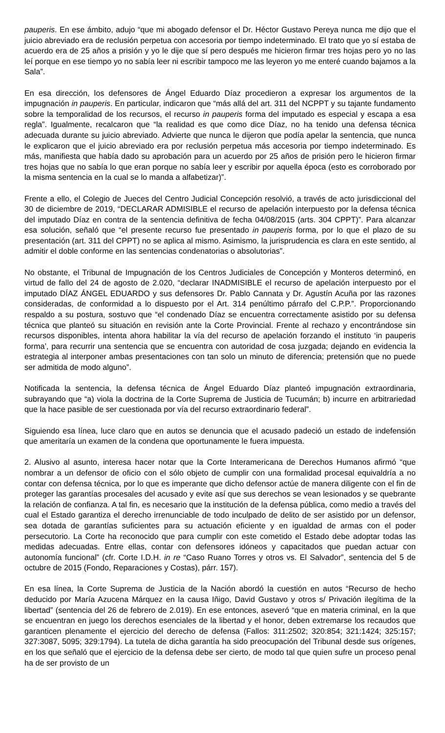pauperis. En ese ámbito, adujo “que mi abogado defensor el Dr. Héctor Gustavo Pereya nunca me dijo que el juicio abreviado era de reclusión perpetua con accesoria por tiempo indeterminado. El trato que yo sí estaba de acuerdo era de 25 años a prisión y yo le dije que sí pero después me hicieron firmar tres hojas pero yo no las leí porque en ese tiempo yo no sabía leer ni escribir tampoco me las leyeron yo me enteré cuando bajamos a la Sala”.
En esa dirección, los defensores de Ángel Eduardo Díaz procedieron a expresar los argumentos de la impugnación in pauperis. En particular, indicaron que “más allá del art. 311 del NCPPT y su tajante fundamento sobre la temporalidad de los recursos, el recurso in pauperis forma del imputado es especial y escapa a esa regla”. Igualmente, recalcaron que “la realidad es que como dice Díaz, no ha tenido una defensa técnica adecuada durante su juicio abreviado. Advierte que nunca le dijeron que podía apelar la sentencia, que nunca le explicaron que el juicio abreviado era por reclusión perpetua más accesoria por tiempo indeterminado. Es más, manifiesta que había dado su aprobación para un acuerdo por 25 años de prisión pero le hicieron firmar tres hojas que no sabía lo que eran porque no sabía leer y escribir por aquella época (esto es corroborado por la misma sentencia en la cual se lo manda a alfabetizar)”.
Frente a ello, el Colegio de Jueces del Centro Judicial Concepción resolvió, a través de acto jurisdiccional del 30 de diciembre de 2019, “DECLARAR ADMISIBLE el recurso de apelación interpuesto por la defensa técnica del imputado Díaz en contra de la sentencia definitiva de fecha 04/08/2015 (arts. 304 CPPT)”. Para alcanzar esa solución, señaló que “el presente recurso fue presentado in pauperis forma, por lo que el plazo de su presentación (art. 311 del CPPT) no se aplica al mismo. Asimismo, la jurisprudencia es clara en este sentido, al admitir el doble conforme en las sentencias condenatorias o absolutorias”.
No obstante, el Tribunal de Impugnación de los Centros Judiciales de Concepción y Monteros determinó, en virtud de fallo del 24 de agosto de 2.020, “declarar INADMISIBLE el recurso de apelación interpuesto por el imputado DÍAZ ÁNGEL EDUARDO y sus defensores Dr. Pablo Cannata y Dr. Agustín Acuña por las razones consideradas, de conformidad a lo dispuesto por el Art. 314 penúltimo párrafo del C.P.P.”. Proporcionando respaldo a su postura, sostuvo que “el condenado Díaz se encuentra correctamente asistido por su defensa técnica que planteó su situación en revisión ante la Corte Provincial. Frente al rechazo y encontrándose sin recursos disponibles, intenta ahora habilitar la vía del recurso de apelación forzando el instituto ‘in pauperis forma’, para recurrir una sentencia que se encuentra con autoridad de cosa juzgada; dejando en evidencia la estrategia al interponer ambas presentaciones con tan solo un minuto de diferencia; pretensión que no puede ser admitida de modo alguno”.
Notificada la sentencia, la defensa técnica de Ángel Eduardo Díaz planteó impugnación extraordinaria, subrayando que “a) viola la doctrina de la Corte Suprema de Justicia de Tucumán; b) incurre en arbitrariedad que la hace pasible de ser cuestionada por vía del recurso extraordinario federal”.
Siguiendo esa línea, luce claro que en autos se denuncia que el acusado padeció un estado de indefensión que ameritaría un examen de la condena que oportunamente le fuera impuesta.
2. Alusivo al asunto, interesa hacer notar que la Corte Interamericana de Derechos Humanos afirmó “que nombrar a un defensor de oficio con el sólo objeto de cumplir con una formalidad procesal equivaldría a no contar con defensa técnica, por lo que es imperante que dicho defensor actúe de manera diligente con el fin de proteger las garantías procesales del acusado y evite así que sus derechos se vean lesionados y se quebrante la relación de confianza. A tal fin, es necesario que la institución de la defensa pública, como medio a través del cual el Estado garantiza el derecho irrenunciable de todo inculpado de delito de ser asistido por un defensor, sea dotada de garantías suficientes para su actuación eficiente y en igualdad de armas con el poder persecutorio. La Corte ha reconocido que para cumplir con este cometido el Estado debe adoptar todas las medidas adecuadas. Entre ellas, contar con defensores idóneos y capacitados que puedan actuar con autonomía funcional” (cfr. Corte I.D.H. in re “Caso Ruano Torres y otros vs. El Salvador”, sentencia del 5 de octubre de 2015 (Fondo, Reparaciones y Costas), párr. 157).
En esa línea, la Corte Suprema de Justicia de la Nación abordó la cuestión en autos “Recurso de hecho deducido por María Azucena Márquez en la causa Iñigo, David Gustavo y otros s/ Privación ilegítima de la libertad” (sentencia del 26 de febrero de 2.019). En ese entonces, aseveró “que en materia criminal, en la que se encuentran en juego los derechos esenciales de la libertad y el honor, deben extremarse los recaudos que garanticen plenamente el ejercicio del derecho de defensa (Fallos: 311:2502; 320:854; 321:1424; 325:157; 327:3087, 5095; 329:1794). La tutela de dicha garantía ha sido preocupación del Tribunal desde sus orígenes, en los que señaló que el ejercicio de la defensa debe ser cierto, de modo tal que quien sufre un proceso penal ha de ser provisto de un